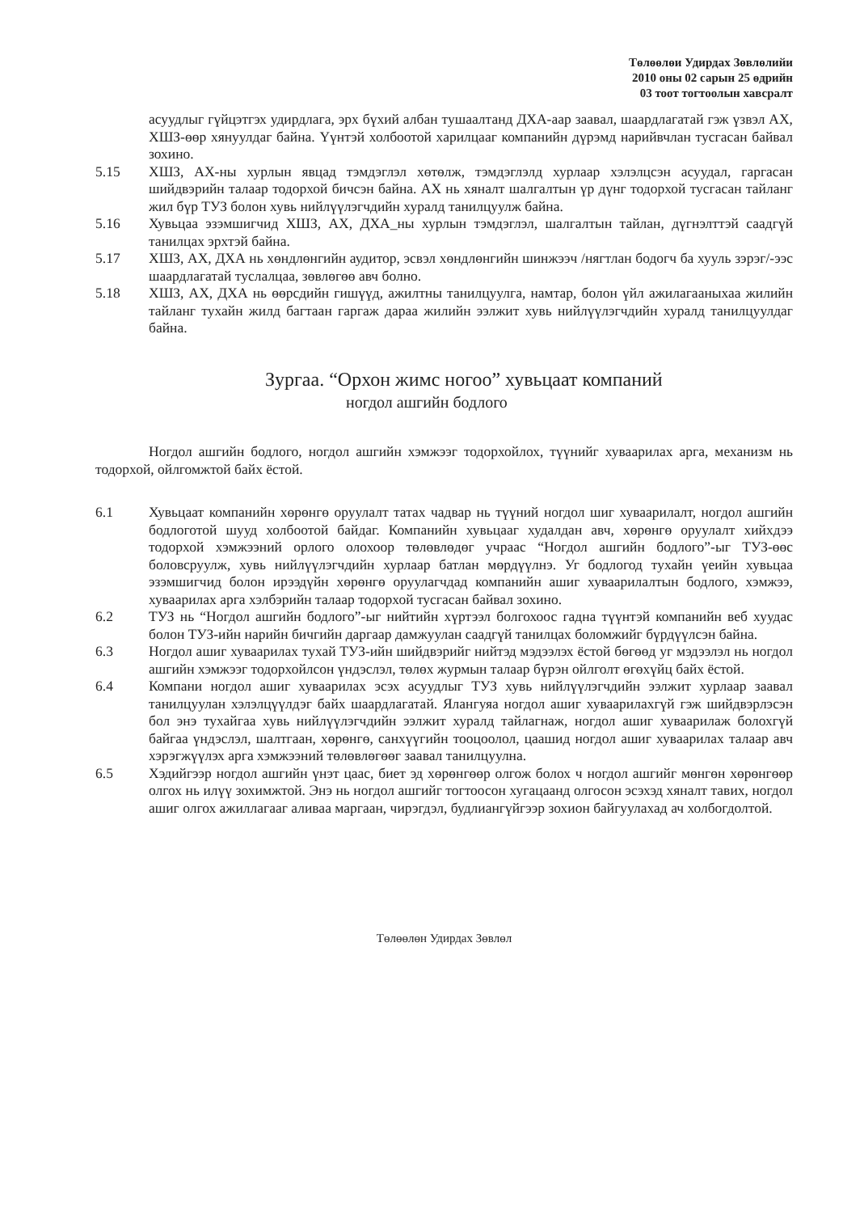Төлөөлөи Удирдах Зөвлөлийи
2010 оны 02 сарын 25 өдрийн
03 тоот тогтоолын хавсралт
асуудлыг гүйцэтгэх удирдлага, эрх бүхий албан тушаалтанд ДХА-аар заавал, шаардлагатай гэж үзвэл АХ, ХШЗ-өөр хянуулдаг байна. Үүнтэй холбоотой харилцааг компанийн дүрэмд нарийвчлан тусгасан байвал зохино.
5.15 ХШЗ, АХ-ны хурлын явцад тэмдэглэл хөтөлж, тэмдэглэлд хурлаар хэлэлцсэн асуудал, гаргасан шийдвэрийн талаар тодорхой бичсэн байна. АХ нь хяналт шалгалтын үр дүнг тодорхой тусгасан тайланг жил бүр ТУЗ болон хувь нийлүүлэгчдийн хуралд танилцуулж байна.
5.16 Хувьцаа эзэмшигчид ХШЗ, АХ, ДХА_ны хурлын тэмдэглэл, шалгалтын тайлан, дүгнэлттэй саадгүй танилцах эрхтэй байна.
5.17 ХШЗ, АХ, ДХА нь хөндлөнгийн аудитор, эсвэл хөндлөнгийн шинжээч /нягтлан бодогч ба хууль зэрэг/-ээс шаардлагатай туслалцаа, зөвлөгөө авч болно.
5.18 ХШЗ, АХ, ДХА нь өөрсдийн гишүүд, ажилтны танилцуулга, намтар, болон үйл ажилагааныхаа жилийн тайланг тухайн жилд багтаан гаргаж дараа жилийн ээлжит хувь нийлүүлэгчдийн хуралд танилцуулдаг байна.
Зургаа. “Орхон жимс ногоо” хувьцаат компаний
ногдол ашгийн бодлого
Ногдол ашгийн бодлого, ногдол ашгийн хэмжээг тодорхойлох, түүнийг хуваарилах арга, механизм нь тодорхой, ойлгомжтой байх ёстой.
6.1 Хувьцаат компанийн хөрөнгө оруулалт татах чадвар нь түүний ногдол шиг хуваарилалт, ногдол ашгийн бодлоготой шууд холбоотой байдаг. Компанийн хувьцааг худалдан авч, хөрөнгө оруулалт хийхдээ тодорхой хэмжээний орлого олохоор төлөвлөдөг учраас “Ногдол ашгийн бодлого”-ыг ТУЗ-өөс боловсруулж, хувь нийлүүлэгчдийн хурлаар батлан мөрдүүлнэ. Уг бодлогод тухайн үеийн хувьцаа эзэмшигчид болон ирээдүйн хөрөнгө оруулагчдад компанийн ашиг хуваарилалтын бодлого, хэмжээ, хуваарилах арга хэлбэрийн талаар тодорхой тусгасан байвал зохино.
6.2 ТУЗ нь “Ногдол ашгийн бодлого”-ыг нийтийн хүртээл болгохоос гадна түүнтэй компанийн веб хуудас болон ТУЗ-ийн нарийн бичгийн даргаар дамжуулан саадгүй танилцах боломжийг бүрдүүлсэн байна.
6.3 Ногдол ашиг хуваарилах тухай ТУЗ-ийн шийдвэрийг нийтэд мэдээлэх ёстой бөгөөд уг мэдээлэл нь ногдол ашгийн хэмжээг тодорхойлсон үндэслэл, төлөх журмын талаар бүрэн ойлголт өгөхүйц байх ёстой.
6.4 Компани ногдол ашиг хуваарилах эсэх асуудлыг ТУЗ хувь нийлүүлэгчдийн ээлжит хурлаар заавал танилцуулан хэлэлцүүлдэг байх шаардлагатай. Ялангуяа ногдол ашиг хуваарилахгүй гэж шийдвэрлэсэн бол энэ тухайгаа хувь нийлүүлэгчдийн ээлжит хуралд тайлагнаж, ногдол ашиг хуваарилаж болохгүй байгаа үндэслэл, шалтгаан, хөрөнгө, санхүүгийн тооцоолол, цаашид ногдол ашиг хуваарилах талаар авч хэрэгжүүлэх арга хэмжээний төлөвлөгөөг заавал танилцуулна.
6.5 Хэдийгээр ногдол ашгийн үнэт цаас, биет эд хөрөнгөөр олгож болох ч ногдол ашгийг мөнгөн хөрөнгөөр олгох нь илүү зохимжтой. Энэ нь ногдол ашгийг тогтоосон хугацаанд олгосон эсэхэд хяналт тавих, ногдол ашиг олгох ажиллагааг аливаа маргаан, чирэгдэл, будлиангүйгээр зохион байгуулахад ач холбогдолтой.
Төлөөлөн Удирдах Зөвлөл